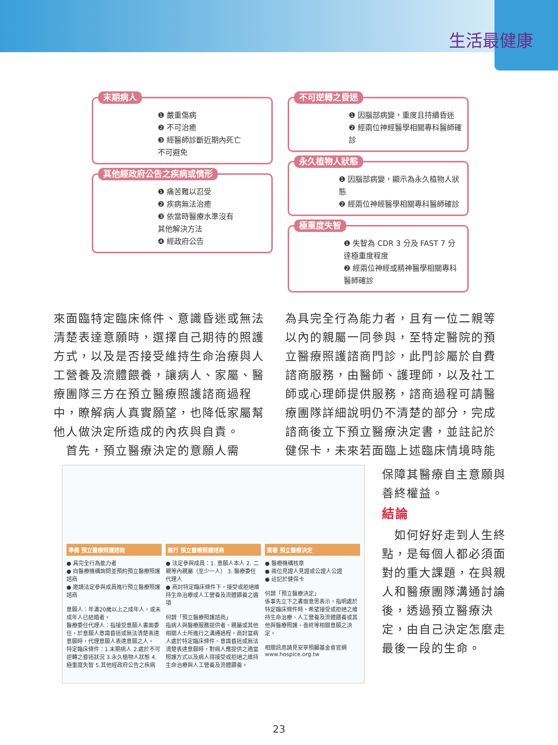生活最健康
末期病人
❶ 嚴重傷病
❷ 不可治癒
❸ 經醫師診斷近期內死亡
不可避免
其他經政府公告之疾病或情形
❶ 痛苦難以忍受
❷ 疾病無法治癒
❸ 依當時醫療水準沒有
其他解決方法
❹ 經政府公告
不可逆轉之昏迷
❶ 因腦部病變，重度且持續昏迷
❷ 經兩位神經醫學相關專科醫師確診
永久植物人狀態
❶ 因腦部病變，顯示為永久植物人狀態
❷ 經兩位神經醫學相關專科醫師確診
極重度失智
❶ 失智為 CDR 3 分及 FAST 7 分達極重度程度
❷ 經兩位神經或精神醫學相關專科醫師確診
來面臨特定臨床條件、意識昏迷或無法清楚表達意願時，選擇自己期待的照護方式，以及是否接受維持生命治療與人工營養及流體餵養，讓病人、家屬、醫療團隊三方在預立醫療照護諮商過程中，瞭解病人真實願望，也降低家屬幫他人做決定所造成的內疚與自責。
　首先，預立醫療決定的意願人需
為具完全行為能力者，且有一位二親等以內的親屬一同參與，至特定醫院的預立醫療照護諮商門診，此門診屬於自費諮商服務，由醫師、護理師，以及社工師或心理師提供服務，諮商過程可請醫療團隊詳細說明仍不清楚的部分，完成諮商後立下預立醫療決定書，並註記於健保卡，未來若面臨上述臨床情境時能
準備 預立醫療照護諮商
● 具完全行為能力者
● 向醫療機構詢問並預約預立醫療照護諮商
● 邀請法定參與成員進行預立醫療照護諮商
意願人：年滿20歲以上之成年人，或未成年人已結婚者。
醫療委任代理人：指接受意願人書面委任，於意願人意識昏迷或無法清楚表達意願時，代理意願人表達意願之人。
特定臨床條件：1.末期病人 2.處於不可逆轉之昏迷狀況 3.永久植物人狀態 4.極重度失智 5.其他經政府公告之疾病
進行 預立醫療照護諮商
● 法定參與成員：1. 意願人本人 2. 二親等內親屬（至少一人） 3. 醫療委任代理人
● 商討特定臨床條件下，接受或拒絕維持生命治療或人工營養及流體餵養之選項
何謂「預立醫療照護諮商」
指病人與醫療服務提供者、親屬或其他相關人士所進行之溝通過程，商討當病人處於特定臨床條件、意識昏迷或無法清楚表達意願時，對病人應提供之適當照護方式以及病人得接受或拒絕之維持生命治療與人工營養及流體餵養。
簽署 預立醫療決定
● 醫療機構核章
● 兩位見證人見證或公證人公證
● 註記於健保卡
何謂「預立醫療決定」
係事先立下之書面意思表示，指明處於特定臨床條件時，希望接受或拒絕之維持生命治療、人工營養及流體餵養或其他與醫療照護、善終等相關意願之決定。
相關訊息請見安寧照顧基金會官網
www.hospice.org.tw
保障其醫療自主意願與善終權益。
結論
　如何好好走到人生終點，是每個人都必須面對的重大課題，在與親人和醫療團隊溝通討論後，透過預立醫療決定，由自己決定怎麼走最後一段的生命。
23